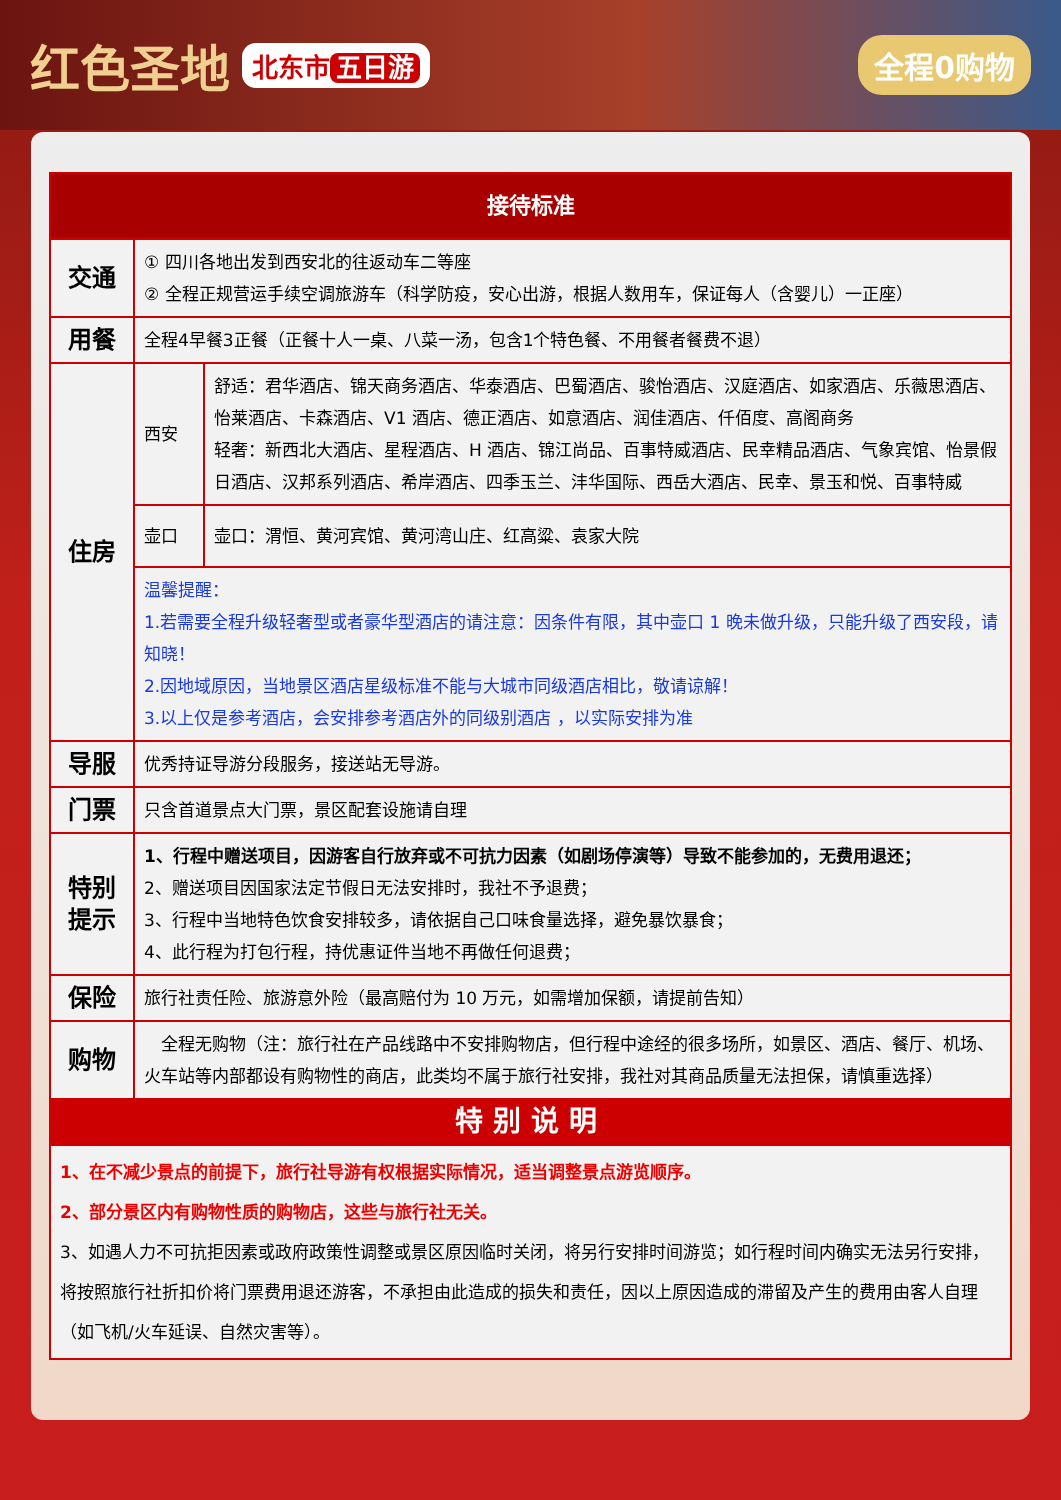红色圣地
北东市 五日游
全程0购物
| 接待标准 | | |
| --- | --- | --- |
| 交通 | ① 四川各地出发到西安北的往返动车二等座 ② 全程正规营运手续空调旅游车（科学防疫，安心出游，根据人数用车，保证每人（含婴儿）一正座） | |
| 用餐 | 全程4早餐3正餐（正餐十人一桌、八菜一汤，包含1个特色餐、不用餐者餐费不退） | |
| 住房 | 西安 | 舒适：君华酒店、锦天商务酒店、华泰酒店、巴蜀酒店、骏怡酒店、汉庭酒店、如家酒店、乐薇思酒店、怡莱酒店、卡森酒店、V1 酒店、德正酒店、如意酒店、润佳酒店、仟佰度、高阁商务 轻奢：新西北大酒店、星程酒店、H 酒店、锦江尚品、百事特威酒店、民幸精品酒店、气象宾馆、怡景假日酒店、汉邦系列酒店、希岸酒店、四季玉兰、沣华国际、西岳大酒店、民幸、景玉和悦、百事特威 |
| | 壶口 | 壶口：渭恒、黄河宾馆、黄河湾山庄、红高粱、袁家大院 |
| | 温馨提醒： 1.若需要全程升级轻奢型或者豪华型酒店的请注意：因条件有限，其中壶口 1 晚未做升级，只能升级了西安段，请知晓！ 2.因地域原因，当地景区酒店星级标准不能与大城市同级酒店相比，敬请谅解！ 3.以上仅是参考酒店，会安排参考酒店外的同级别酒店 ，以实际安排为准 | |
| 导服 | 优秀持证导游分段服务，接送站无导游。 | |
| 门票 | 只含首道景点大门票，景区配套设施请自理 | |
| 特别 提示 | 1、行程中赠送项目，因游客自行放弃或不可抗力因素（如剧场停演等）导致不能参加的，无费用退还； 2、赠送项目因国家法定节假日无法安排时，我社不予退费； 3、行程中当地特色饮食安排较多，请依据自己口味食量选择，避免暴饮暴食； 4、此行程为打包行程，持优惠证件当地不再做任何退费； | |
| 保险 | 旅行社责任险、旅游意外险（最高赔付为 10 万元，如需增加保额，请提前告知） | |
| 购物 | 全程无购物（注：旅行社在产品线路中不安排购物店，但行程中途经的很多场所，如景区、酒店、餐厅、机场、火车站等内部都设有购物性的商店，此类均不属于旅行社安排，我社对其商品质量无法担保，请慎重选择） | |
| 特别说明 | | |
| 1、在不减少景点的前提下，旅行社导游有权根据实际情况，适当调整景点游览顺序。 2、部分景区内有购物性质的购物店，这些与旅行社无关。 3、如遇人力不可抗拒因素或政府政策性调整或景区原因临时关闭，将另行安排时间游览；如行程时间内确实无法另行安排，将按照旅行社折扣价将门票费用退还游客，不承担由此造成的损失和责任，因以上原因造成的滞留及产生的费用由客人自理（如飞机/火车延误、自然灾害等）。 | | |